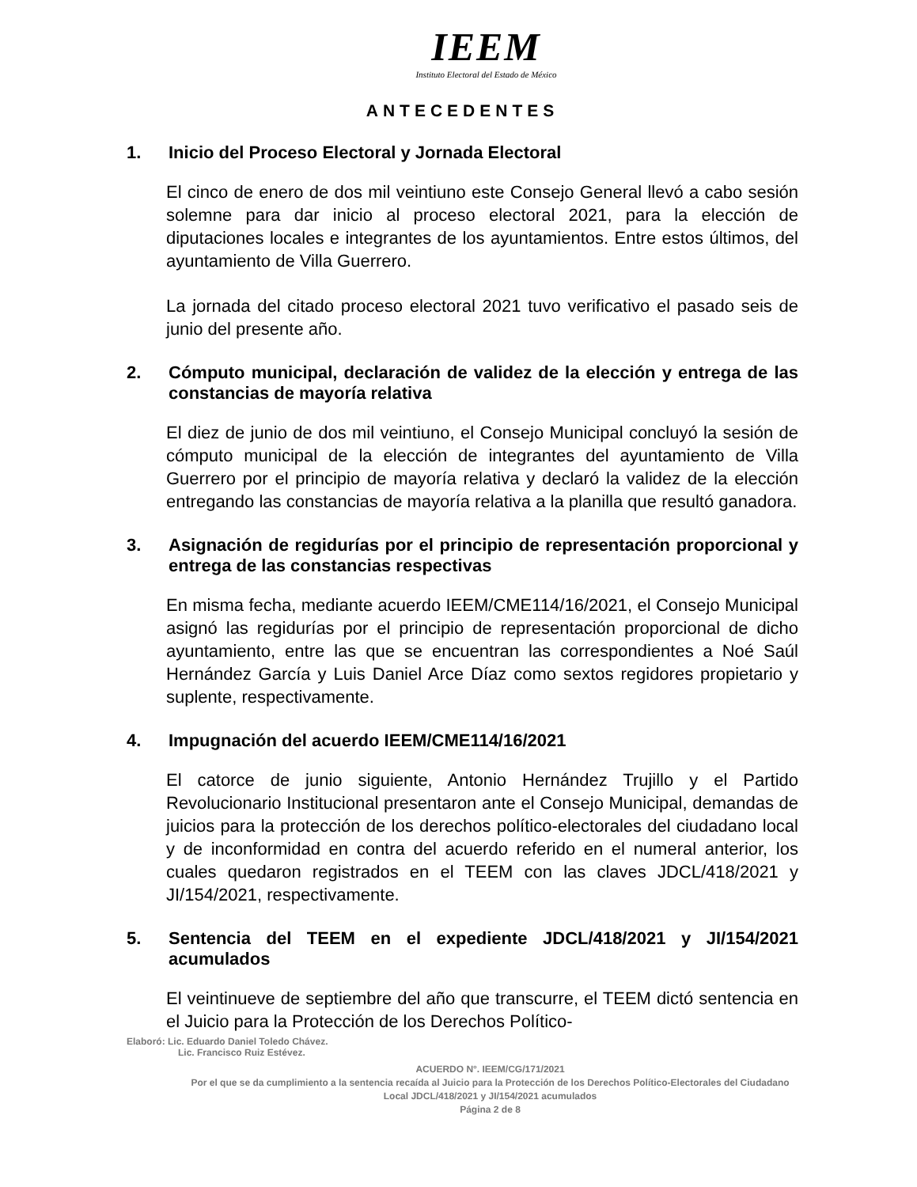IEEM
Instituto Electoral del Estado de México
ANTECEDENTES
1. Inicio del Proceso Electoral y Jornada Electoral
El cinco de enero de dos mil veintiuno este Consejo General llevó a cabo sesión solemne para dar inicio al proceso electoral 2021, para la elección de diputaciones locales e integrantes de los ayuntamientos. Entre estos últimos, del ayuntamiento de Villa Guerrero.
La jornada del citado proceso electoral 2021 tuvo verificativo el pasado seis de junio del presente año.
2. Cómputo municipal, declaración de validez de la elección y entrega de las constancias de mayoría relativa
El diez de junio de dos mil veintiuno, el Consejo Municipal concluyó la sesión de cómputo municipal de la elección de integrantes del ayuntamiento de Villa Guerrero por el principio de mayoría relativa y declaró la validez de la elección entregando las constancias de mayoría relativa a la planilla que resultó ganadora.
3. Asignación de regidurías por el principio de representación proporcional y entrega de las constancias respectivas
En misma fecha, mediante acuerdo IEEM/CME114/16/2021, el Consejo Municipal asignó las regidurías por el principio de representación proporcional de dicho ayuntamiento, entre las que se encuentran las correspondientes a Noé Saúl Hernández García y Luis Daniel Arce Díaz como sextos regidores propietario y suplente, respectivamente.
4. Impugnación del acuerdo IEEM/CME114/16/2021
El catorce de junio siguiente, Antonio Hernández Trujillo y el Partido Revolucionario Institucional presentaron ante el Consejo Municipal, demandas de juicios para la protección de los derechos político-electorales del ciudadano local y de inconformidad en contra del acuerdo referido en el numeral anterior, los cuales quedaron registrados en el TEEM con las claves JDCL/418/2021 y JI/154/2021, respectivamente.
5. Sentencia del TEEM en el expediente JDCL/418/2021 y JI/154/2021 acumulados
El veintinueve de septiembre del año que transcurre, el TEEM dictó sentencia en el Juicio para la Protección de los Derechos Político-
Elaboró: Lic. Eduardo Daniel Toledo Chávez.
Lic. Francisco Ruiz Estévez.
ACUERDO N°. IEEM/CG/171/2021
Por el que se da cumplimiento a la sentencia recaída al Juicio para la Protección de los Derechos Político-Electorales del Ciudadano Local JDCL/418/2021 y JI/154/2021 acumulados
Página 2 de 8